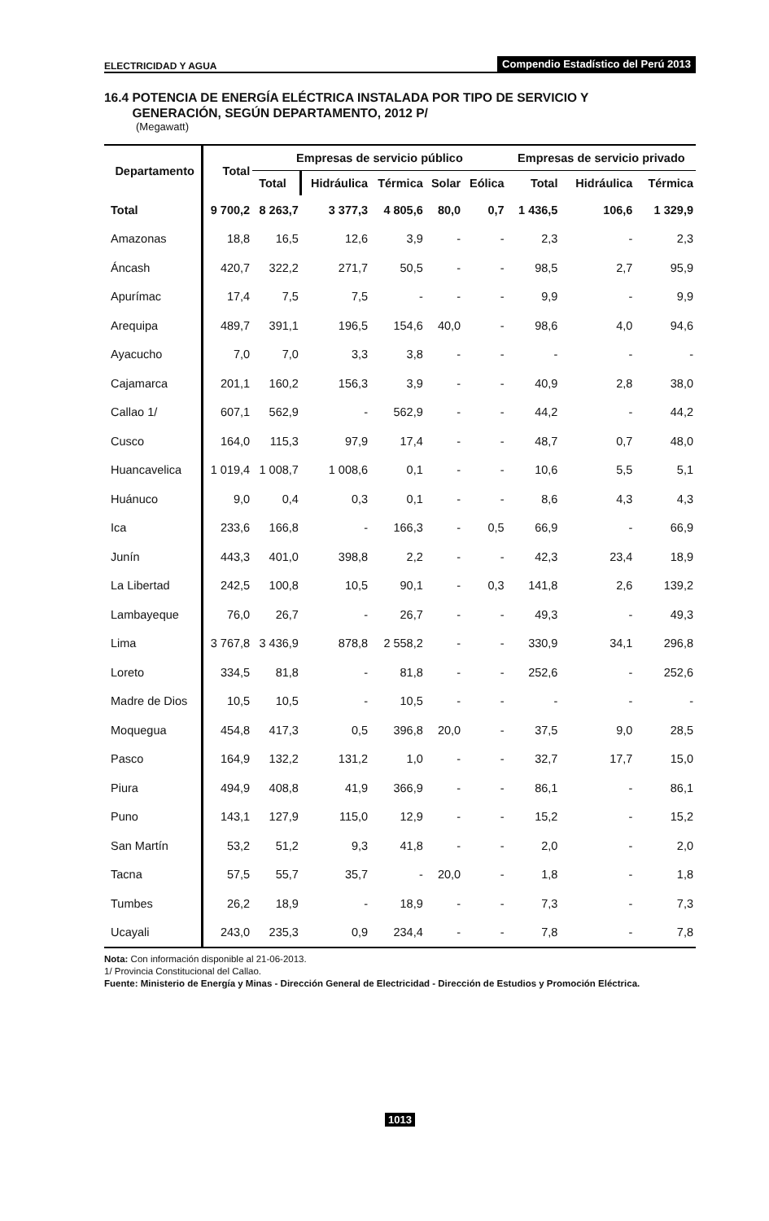ELECTRICIDAD Y AGUA Compendio Estadístico del Perú 2013
16.4 POTENCIA DE ENERGÍA ELÉCTRICA INSTALADA POR TIPO DE SERVICIO Y
GENERACIÓN, SEGÚN DEPARTAMENTO, 2012 P/
(Megawatt)
| Departamento | Total | Empresas de servicio público | | | | | Empresas de servicio privado | | |
| --- | --- | --- | --- | --- | --- | --- | --- | --- | --- |
| | | Total | Hidráulica | Térmica | Solar | Eólica | Total | Hidráulica | Térmica |
| Total | 9 700,2 | 8 263,7 | 3 377,3 | 4 805,6 | 80,0 | 0,7 | 1 436,5 | 106,6 | 1 329,9 |
| Amazonas | 18,8 | 16,5 | 12,6 | 3,9 | - | - | 2,3 | - | 2,3 |
| Áncash | 420,7 | 322,2 | 271,7 | 50,5 | - | - | 98,5 | 2,7 | 95,9 |
| Apurímac | 17,4 | 7,5 | 7,5 | - | - | - | 9,9 | - | 9,9 |
| Arequipa | 489,7 | 391,1 | 196,5 | 154,6 | 40,0 | - | 98,6 | 4,0 | 94,6 |
| Ayacucho | 7,0 | 7,0 | 3,3 | 3,8 | - | - | - | - | - |
| Cajamarca | 201,1 | 160,2 | 156,3 | 3,9 | - | - | 40,9 | 2,8 | 38,0 |
| Callao 1/ | 607,1 | 562,9 | - | 562,9 | - | - | 44,2 | - | 44,2 |
| Cusco | 164,0 | 115,3 | 97,9 | 17,4 | - | - | 48,7 | 0,7 | 48,0 |
| Huancavelica | 1 019,4 | 1 008,7 | 1 008,6 | 0,1 | - | - | 10,6 | 5,5 | 5,1 |
| Huánuco | 9,0 | 0,4 | 0,3 | 0,1 | - | - | 8,6 | 4,3 | 4,3 |
| Ica | 233,6 | 166,8 | - | 166,3 | - | 0,5 | 66,9 | - | 66,9 |
| Junín | 443,3 | 401,0 | 398,8 | 2,2 | - | - | 42,3 | 23,4 | 18,9 |
| La Libertad | 242,5 | 100,8 | 10,5 | 90,1 | - | 0,3 | 141,8 | 2,6 | 139,2 |
| Lambayeque | 76,0 | 26,7 | - | 26,7 | - | - | 49,3 | - | 49,3 |
| Lima | 3 767,8 | 3 436,9 | 878,8 | 2 558,2 | - | - | 330,9 | 34,1 | 296,8 |
| Loreto | 334,5 | 81,8 | - | 81,8 | - | - | 252,6 | - | 252,6 |
| Madre de Dios | 10,5 | 10,5 | - | 10,5 | - | - | - | - | - |
| Moquegua | 454,8 | 417,3 | 0,5 | 396,8 | 20,0 | - | 37,5 | 9,0 | 28,5 |
| Pasco | 164,9 | 132,2 | 131,2 | 1,0 | - | - | 32,7 | 17,7 | 15,0 |
| Piura | 494,9 | 408,8 | 41,9 | 366,9 | - | - | 86,1 | - | 86,1 |
| Puno | 143,1 | 127,9 | 115,0 | 12,9 | - | - | 15,2 | - | 15,2 |
| San Martín | 53,2 | 51,2 | 9,3 | 41,8 | - | - | 2,0 | - | 2,0 |
| Tacna | 57,5 | 55,7 | 35,7 | - | 20,0 | - | 1,8 | - | 1,8 |
| Tumbes | 26,2 | 18,9 | - | 18,9 | - | - | 7,3 | - | 7,3 |
| Ucayali | 243,0 | 235,3 | 0,9 | 234,4 | - | - | 7,8 | - | 7,8 |
Nota: Con información disponible al 21-06-2013.
1/ Provincia Constitucional del Callao.
Fuente: Ministerio de Energía y Minas - Dirección General de Electricidad - Dirección de Estudios y Promoción Eléctrica.
1013